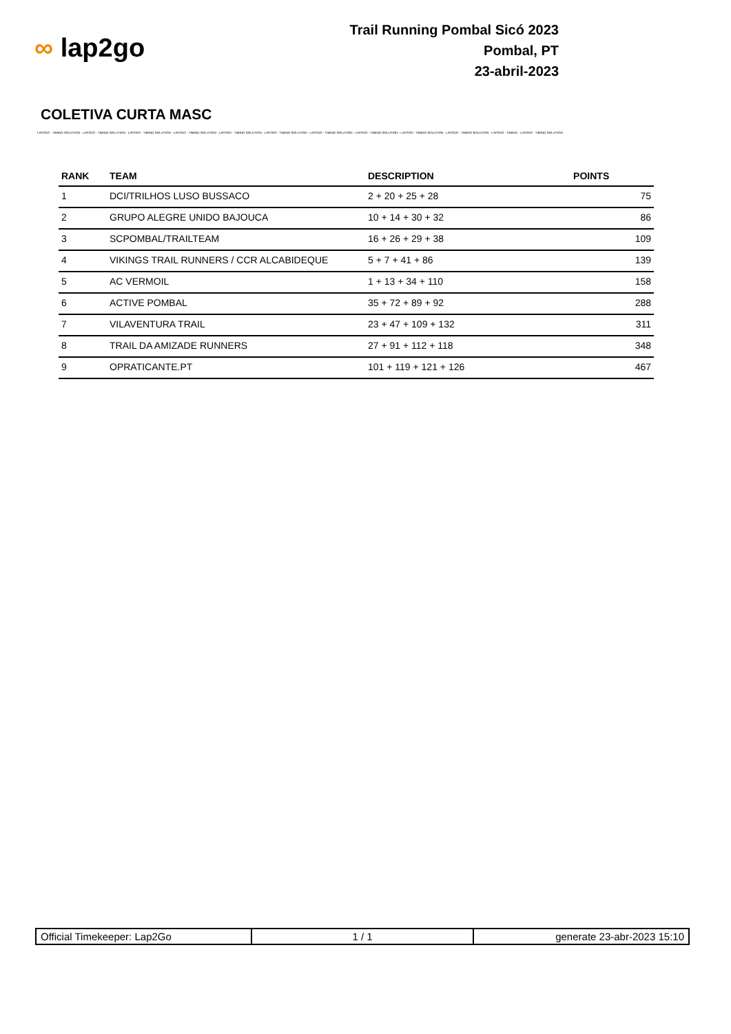∞ lap2go
Trail Running Pombal Sicó 2023
Pombal, PT
23-abril-2023
COLETIVA CURTA MASC
LAP2GO - TIMING SOLUTION - LAP2GO - TIMING SOLUTION - LAP2GO - TIMING SOLUTION - LAP2GO - TIMING SOLUTION - LAP2GO - TIMING SOLUTION - LAP2GO - TIMING SOLUTION - LAP2GO - TIMING SOLUTION - LAP2GO - TIMING SOLUTION - LAP2GO - TIMING SOLUTION - LAP2GO - TIMING SOLUTION - LAP2GO - TIMING - LAP2GO - TIMING SOLUTION
| RANK | TEAM | DESCRIPTION | POINTS |
| --- | --- | --- | --- |
| 1 | DCI/TRILHOS LUSO BUSSACO | 2 + 20 + 25 + 28 | 75 |
| 2 | GRUPO ALEGRE UNIDO BAJOUCA | 10 + 14 + 30 + 32 | 86 |
| 3 | SCPOMBAL/TRAILTEAM | 16 + 26 + 29 + 38 | 109 |
| 4 | VIKINGS TRAIL RUNNERS / CCR ALCABIDEQUE | 5 + 7 + 41 + 86 | 139 |
| 5 | AC VERMOIL | 1 + 13 + 34 + 110 | 158 |
| 6 | ACTIVE POMBAL | 35 + 72 + 89 + 92 | 288 |
| 7 | VILAVENTURA TRAIL | 23 + 47 + 109 + 132 | 311 |
| 8 | TRAIL DA AMIZADE RUNNERS | 27 + 91 + 112 + 118 | 348 |
| 9 | OPRATICANTE.PT | 101 + 119 + 121 + 126 | 467 |
| Official Timekeeper: Lap2Go | 1 / 1 | generate 23-abr-2023 15:10 |